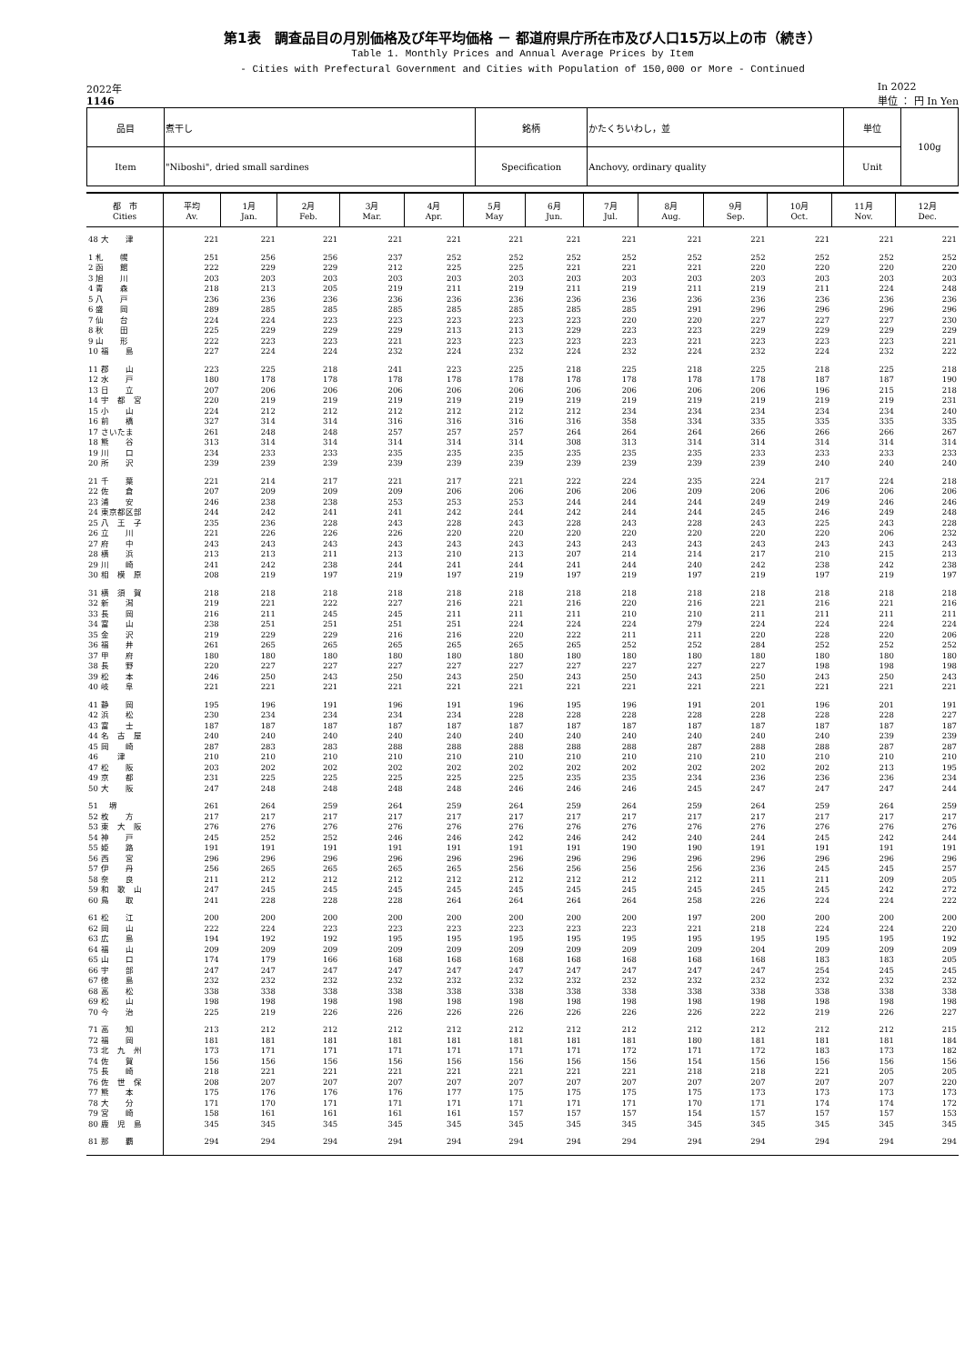第1表　調査品目の月別価格及び年平均価格 － 都道府県庁所在市及び人口15万以上の市（続き）
Table 1. Monthly Prices and Annual Average Prices by Item
- Cities with Prefectural Government and Cities with Population of 150,000 or More - Continued
2022年
1146
In 2022
単位 ： 円 In Yen
| 品目 | 煮干し | 銘柄 | かたくちいわし，並 | 単位 | 100g |
| Item | "Niboshi", dried small sardines | Specification | Anchovy, ordinary quality | Unit | |
| 都 市 Cities | 平均 Av. | 1月 Jan. | 2月 Feb. | 3月 Mar. | 4月 Apr. | 5月 May | 6月 Jun. | 7月 Jul. | 8月 Aug. | 9月 Sep. | 10月 Oct. | 11月 Nov. | 12月 Dec. |
| --- | --- | --- | --- | --- | --- | --- | --- | --- | --- | --- | --- | --- | --- |
| 48 大 津 | 221 | 221 | 221 | 221 | 221 | 221 | 221 | 221 | 221 | 221 | 221 | 221 | 221 |
| 1 札 幌 | 251 | 256 | 256 | 237 | 252 | 252 | 252 | 252 | 252 | 252 | 252 | 252 | 252 |
| 2 函 館 | 222 | 229 | 229 | 212 | 225 | 225 | 221 | 221 | 221 | 220 | 220 | 220 | 220 |
| 3 旭 川 | 203 | 203 | 203 | 203 | 203 | 203 | 203 | 203 | 203 | 203 | 203 | 203 | 203 |
| 4 青 森 | 218 | 213 | 205 | 219 | 211 | 219 | 211 | 219 | 211 | 219 | 211 | 224 | 248 |
| 5 八 戸 | 236 | 236 | 236 | 236 | 236 | 236 | 236 | 236 | 236 | 236 | 236 | 236 | 236 |
| 6 盛 岡 | 289 | 285 | 285 | 285 | 285 | 285 | 285 | 285 | 291 | 296 | 296 | 296 | 296 |
| 7 仙 台 | 224 | 224 | 223 | 223 | 223 | 223 | 223 | 220 | 220 | 227 | 227 | 227 | 230 |
| 8 秋 田 | 225 | 229 | 229 | 229 | 213 | 213 | 229 | 223 | 223 | 229 | 229 | 229 | 229 |
| 9 山 形 | 222 | 223 | 223 | 221 | 223 | 223 | 223 | 223 | 221 | 223 | 223 | 223 | 221 |
| 10 福 島 | 227 | 224 | 224 | 232 | 224 | 232 | 224 | 232 | 224 | 232 | 224 | 232 | 222 |
| 11 郡 山 | 223 | 225 | 218 | 241 | 223 | 225 | 218 | 225 | 218 | 225 | 218 | 225 | 218 |
| 12 水 戸 | 180 | 178 | 178 | 178 | 178 | 178 | 178 | 178 | 178 | 178 | 187 | 187 | 190 |
| 13 日 立 | 207 | 206 | 206 | 206 | 206 | 206 | 206 | 206 | 206 | 206 | 196 | 215 | 218 |
| 14 宇 都 宮 | 220 | 219 | 219 | 219 | 219 | 219 | 219 | 219 | 219 | 219 | 219 | 219 | 231 |
| 15 小 山 | 224 | 212 | 212 | 212 | 212 | 212 | 212 | 234 | 234 | 234 | 234 | 234 | 240 |
| 16 前 橋 | 327 | 314 | 314 | 316 | 316 | 316 | 316 | 358 | 334 | 335 | 335 | 335 | 335 |
| 17 さいたま | 261 | 248 | 248 | 257 | 257 | 257 | 264 | 264 | 264 | 266 | 266 | 266 | 267 |
| 18 熊 谷 | 313 | 314 | 314 | 314 | 314 | 314 | 308 | 313 | 314 | 314 | 314 | 314 | 314 |
| 19 川 口 | 234 | 233 | 233 | 235 | 235 | 235 | 235 | 235 | 235 | 233 | 233 | 233 | 233 |
| 20 所 沢 | 239 | 239 | 239 | 239 | 239 | 239 | 239 | 239 | 239 | 239 | 240 | 240 | 240 |
| 21 千 葉 | 221 | 214 | 217 | 221 | 217 | 221 | 222 | 224 | 235 | 224 | 217 | 224 | 218 |
| 22 佐 倉 | 207 | 209 | 209 | 209 | 206 | 206 | 206 | 206 | 209 | 206 | 206 | 206 | 206 |
| 23 浦 安 | 246 | 238 | 238 | 253 | 253 | 253 | 244 | 244 | 244 | 249 | 249 | 246 | 246 |
| 24 東京都区部 | 244 | 242 | 241 | 241 | 242 | 244 | 242 | 244 | 244 | 245 | 246 | 249 | 248 |
| 25 八 王 子 | 235 | 236 | 228 | 243 | 228 | 243 | 228 | 243 | 228 | 243 | 225 | 243 | 228 |
| 26 立 川 | 221 | 226 | 226 | 226 | 220 | 220 | 220 | 220 | 220 | 220 | 220 | 206 | 232 |
| 27 府 中 | 243 | 243 | 243 | 243 | 243 | 243 | 243 | 243 | 243 | 243 | 243 | 243 | 243 |
| 28 横 浜 | 213 | 213 | 211 | 213 | 210 | 213 | 207 | 214 | 214 | 217 | 210 | 215 | 213 |
| 29 川 崎 | 241 | 242 | 238 | 244 | 241 | 244 | 241 | 244 | 240 | 242 | 238 | 242 | 238 |
| 30 相 模 原 | 208 | 219 | 197 | 219 | 197 | 219 | 197 | 219 | 197 | 219 | 197 | 219 | 197 |
| 31 横 須 賀 | 218 | 218 | 218 | 218 | 218 | 218 | 218 | 218 | 218 | 218 | 218 | 218 | 218 |
| 32 新 潟 | 219 | 221 | 222 | 227 | 216 | 221 | 216 | 220 | 216 | 221 | 216 | 221 | 216 |
| 33 長 岡 | 216 | 211 | 245 | 245 | 211 | 211 | 211 | 210 | 210 | 211 | 211 | 211 | 211 |
| 34 富 山 | 238 | 251 | 251 | 251 | 251 | 224 | 224 | 224 | 279 | 224 | 224 | 224 | 224 |
| 35 金 沢 | 219 | 229 | 229 | 216 | 216 | 220 | 222 | 211 | 211 | 220 | 228 | 220 | 206 |
| 36 福 井 | 261 | 265 | 265 | 265 | 265 | 265 | 265 | 252 | 252 | 284 | 252 | 252 | 252 |
| 37 甲 府 | 180 | 180 | 180 | 180 | 180 | 180 | 180 | 180 | 180 | 180 | 180 | 180 | 180 |
| 38 長 野 | 220 | 227 | 227 | 227 | 227 | 227 | 227 | 227 | 227 | 227 | 198 | 198 | 198 |
| 39 松 本 | 246 | 250 | 243 | 250 | 243 | 250 | 243 | 250 | 243 | 250 | 243 | 250 | 243 |
| 40 岐 阜 | 221 | 221 | 221 | 221 | 221 | 221 | 221 | 221 | 221 | 221 | 221 | 221 | 221 |
| 41 静 岡 | 195 | 196 | 191 | 196 | 191 | 196 | 195 | 196 | 191 | 201 | 196 | 201 | 191 |
| 42 浜 松 | 230 | 234 | 234 | 234 | 234 | 228 | 228 | 228 | 228 | 228 | 228 | 228 | 227 |
| 43 富 士 | 187 | 187 | 187 | 187 | 187 | 187 | 187 | 187 | 187 | 187 | 187 | 187 | 187 |
| 44 名 古 屋 | 240 | 240 | 240 | 240 | 240 | 240 | 240 | 240 | 240 | 240 | 240 | 239 | 239 |
| 45 岡 崎 | 287 | 283 | 283 | 288 | 288 | 288 | 288 | 288 | 287 | 288 | 288 | 287 | 287 |
| 46 津 | 210 | 210 | 210 | 210 | 210 | 210 | 210 | 210 | 210 | 210 | 210 | 210 | 210 |
| 47 松 阪 | 203 | 202 | 202 | 202 | 202 | 202 | 202 | 202 | 202 | 202 | 202 | 213 | 195 |
| 49 京 都 | 231 | 225 | 225 | 225 | 225 | 225 | 235 | 235 | 234 | 236 | 236 | 236 | 234 |
| 50 大 阪 | 247 | 248 | 248 | 248 | 248 | 246 | 246 | 246 | 245 | 247 | 247 | 247 | 244 |
| 51 堺 | 261 | 264 | 259 | 264 | 259 | 264 | 259 | 264 | 259 | 264 | 259 | 264 | 259 |
| 52 枚 方 | 217 | 217 | 217 | 217 | 217 | 217 | 217 | 217 | 217 | 217 | 217 | 217 | 217 |
| 53 東 大 阪 | 276 | 276 | 276 | 276 | 276 | 276 | 276 | 276 | 276 | 276 | 276 | 276 | 276 |
| 54 神 戸 | 245 | 252 | 252 | 246 | 246 | 242 | 246 | 242 | 240 | 244 | 245 | 242 | 244 |
| 55 姫 路 | 191 | 191 | 191 | 191 | 191 | 191 | 191 | 190 | 190 | 191 | 191 | 191 | 191 |
| 56 西 宮 | 296 | 296 | 296 | 296 | 296 | 296 | 296 | 296 | 296 | 296 | 296 | 296 | 296 |
| 57 伊 丹 | 256 | 265 | 265 | 265 | 265 | 256 | 256 | 256 | 256 | 236 | 245 | 245 | 257 |
| 58 奈 良 | 211 | 212 | 212 | 212 | 212 | 212 | 212 | 212 | 212 | 211 | 211 | 209 | 205 |
| 59 和 歌 山 | 247 | 245 | 245 | 245 | 245 | 245 | 245 | 245 | 245 | 245 | 245 | 242 | 272 |
| 60 鳥 取 | 241 | 228 | 228 | 228 | 264 | 264 | 264 | 264 | 258 | 226 | 224 | 224 | 222 |
| 61 松 江 | 200 | 200 | 200 | 200 | 200 | 200 | 200 | 200 | 197 | 200 | 200 | 200 | 200 |
| 62 岡 山 | 222 | 224 | 223 | 223 | 223 | 223 | 223 | 223 | 221 | 218 | 224 | 224 | 220 |
| 63 広 島 | 194 | 192 | 192 | 195 | 195 | 195 | 195 | 195 | 195 | 195 | 195 | 195 | 192 |
| 64 福 山 | 209 | 209 | 209 | 209 | 209 | 209 | 209 | 209 | 209 | 204 | 209 | 209 | 209 |
| 65 山 口 | 174 | 179 | 166 | 168 | 168 | 168 | 168 | 168 | 168 | 168 | 183 | 183 | 205 |
| 66 宇 部 | 247 | 247 | 247 | 247 | 247 | 247 | 247 | 247 | 247 | 247 | 254 | 245 | 245 |
| 67 徳 島 | 232 | 232 | 232 | 232 | 232 | 232 | 232 | 232 | 232 | 232 | 232 | 232 | 232 |
| 68 高 松 | 338 | 338 | 338 | 338 | 338 | 338 | 338 | 338 | 338 | 338 | 338 | 338 | 338 |
| 69 松 山 | 198 | 198 | 198 | 198 | 198 | 198 | 198 | 198 | 198 | 198 | 198 | 198 | 198 |
| 70 今 治 | 225 | 219 | 226 | 226 | 226 | 226 | 226 | 226 | 226 | 222 | 219 | 226 | 227 |
| 71 高 知 | 213 | 212 | 212 | 212 | 212 | 212 | 212 | 212 | 212 | 212 | 212 | 212 | 215 |
| 72 福 岡 | 181 | 181 | 181 | 181 | 181 | 181 | 181 | 181 | 180 | 181 | 181 | 181 | 184 |
| 73 北 九 州 | 173 | 171 | 171 | 171 | 171 | 171 | 171 | 172 | 171 | 172 | 183 | 173 | 182 |
| 74 佐 賀 | 156 | 156 | 156 | 156 | 156 | 156 | 156 | 156 | 154 | 156 | 156 | 156 | 156 |
| 75 長 崎 | 218 | 221 | 221 | 221 | 221 | 221 | 221 | 221 | 218 | 218 | 221 | 205 | 205 |
| 76 佐 世 保 | 208 | 207 | 207 | 207 | 207 | 207 | 207 | 207 | 207 | 207 | 207 | 207 | 220 |
| 77 熊 本 | 175 | 176 | 176 | 176 | 177 | 175 | 175 | 175 | 175 | 173 | 173 | 173 | 173 |
| 78 大 分 | 171 | 170 | 171 | 171 | 171 | 171 | 171 | 171 | 170 | 171 | 174 | 174 | 172 |
| 79 宮 崎 | 158 | 161 | 161 | 161 | 161 | 157 | 157 | 157 | 154 | 157 | 157 | 157 | 153 |
| 80 鹿 児 島 | 345 | 345 | 345 | 345 | 345 | 345 | 345 | 345 | 345 | 345 | 345 | 345 | 345 |
| 81 那 覇 | 294 | 294 | 294 | 294 | 294 | 294 | 294 | 294 | 294 | 294 | 294 | 294 | 294 |